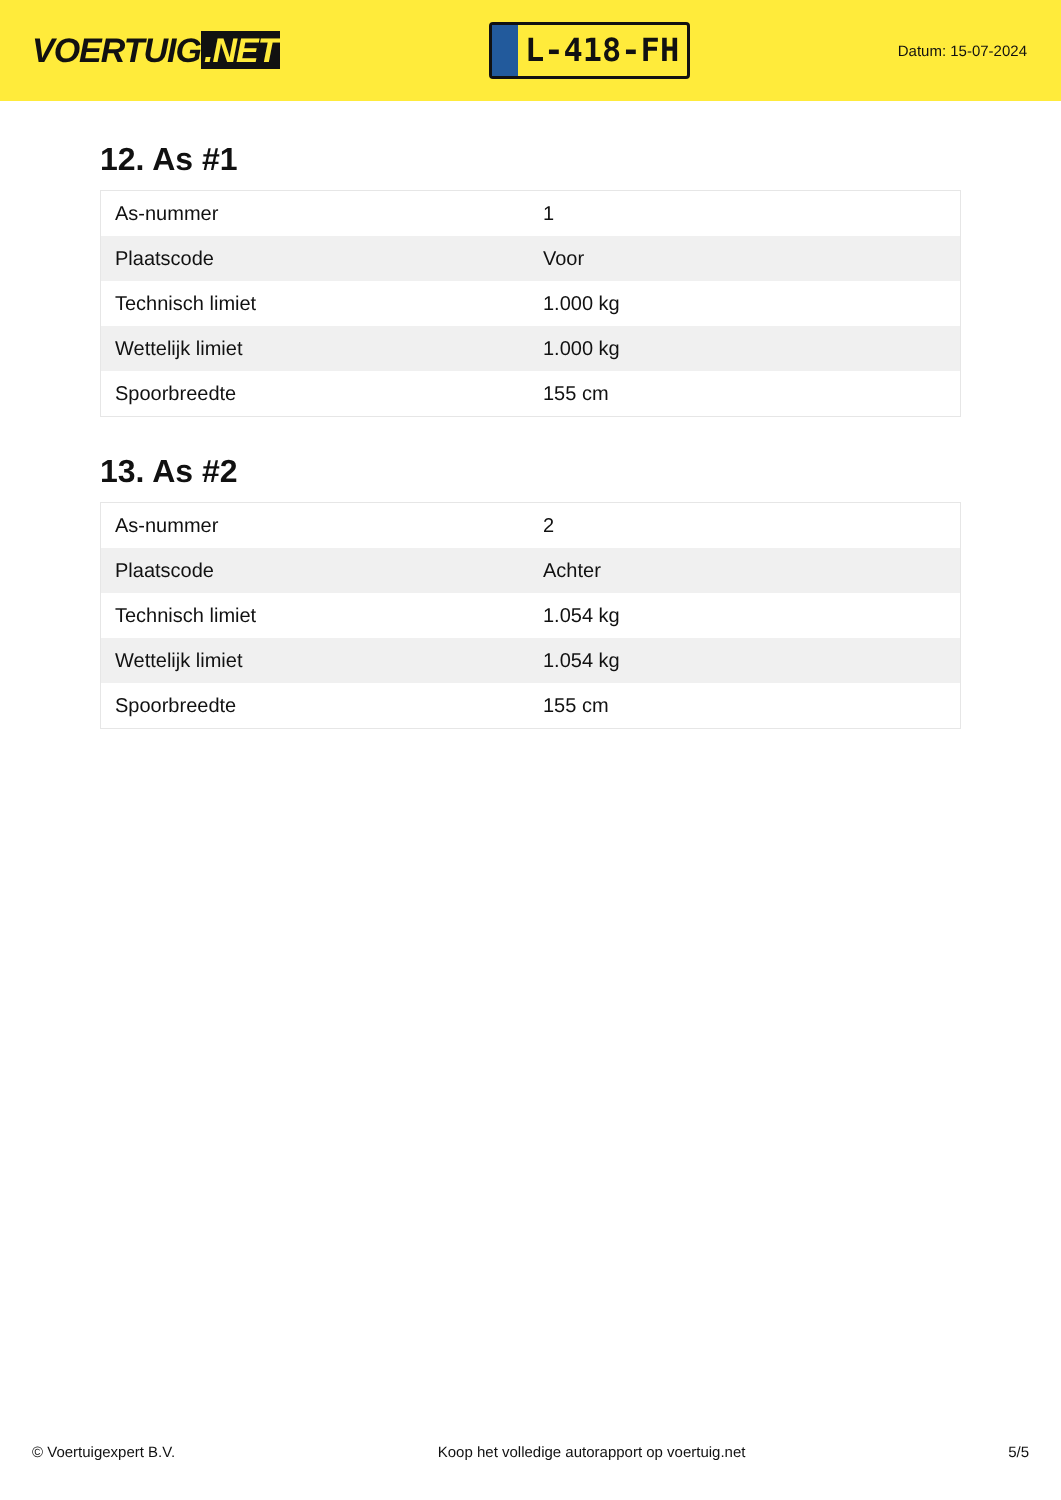VOERTUIG.NET
L-418-FH
Datum: 15-07-2024
12. As #1
| As-nummer | 1 |
| Plaatscode | Voor |
| Technisch limiet | 1.000 kg |
| Wettelijk limiet | 1.000 kg |
| Spoorbreedte | 155 cm |
13. As #2
| As-nummer | 2 |
| Plaatscode | Achter |
| Technisch limiet | 1.054 kg |
| Wettelijk limiet | 1.054 kg |
| Spoorbreedte | 155 cm |
© Voertuigexpert B.V. Koop het volledige autorapport op voertuig.net 5/5